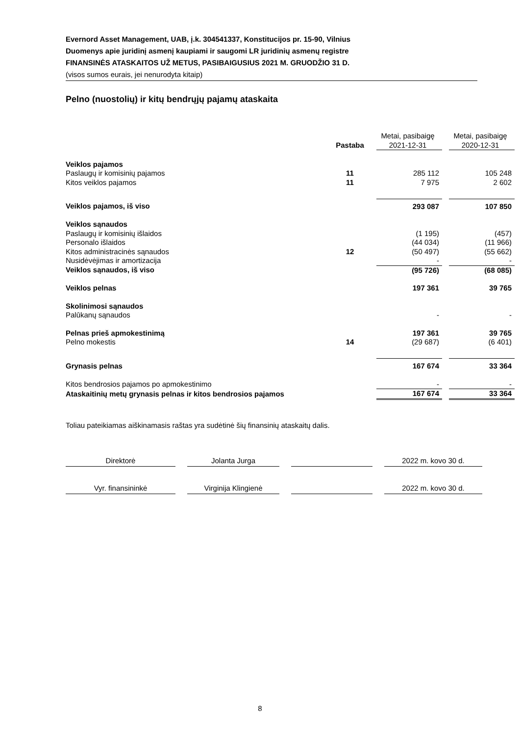Evernord Asset Management, UAB, į.k. 304541337, Konstitucijos pr. 15-90, Vilnius
Duomenys apie juridinį asmenį kaupiami ir saugomi LR juridinių asmenų registre
FINANSINĖS ATASKAITOS UŽ METUS, PASIBAIGUSIUS 2021 M. GRUODŽIO 31 D.
(visos sumos eurais, jei nenurodyta kitaip)
Pelno (nuostolių) ir kitų bendrųjų pajamų ataskaita
| | Pastaba | | Metai, pasibaigę 2021-12-31 | | Metai, pasibaigę 2020-12-31 |
| Veiklos pajamos | | | | | |
| Paslaugų ir komisinių pajamos | 11 | | 285 112 | | 105 248 |
| Kitos veiklos pajamos | 11 | | 7 975 | | 2 602 |
| Veiklos pajamos, iš viso | | | 293 087 | | 107 850 |
| Veiklos sąnaudos | | | | | |
| Paslaugų ir komisinių išlaidos | | | (1 195) | | (457) |
| Personalo išlaidos | | | (44 034) | | (11 966) |
| Kitos administracinės sąnaudos | 12 | | (50 497) | | (55 662) |
| Nusidėvėjimas ir amortizacija | | | - | | - |
| Veiklos sąnaudos, iš viso | | | (95 726) | | (68 085) |
| Veiklos pelnas | | | 197 361 | | 39 765 |
| Skolinimosi sąnaudos | | | | | |
| Palūkanų sąnaudos | | | - | | - |
| Pelnas prieš apmokestinimą | | | 197 361 | | 39 765 |
| Pelno mokestis | 14 | | (29 687) | | (6 401) |
| Grynasis pelnas | | | 167 674 | | 33 364 |
| Kitos bendrosios pajamos po apmokestinimo | | | - | | - |
| Ataskaitinių metų grynasis pelnas ir kitos bendrosios pajamos | | | 167 674 | | 33 364 |
Toliau pateikiamas aiškinamasis raštas yra sudėtinė šių finansinių ataskaitų dalis.
Direktorė Jolanta Jurga 2022 m. kovo 30 d.
Vyr. finansininkė Virginija Klingienė 2022 m. kovo 30 d.
8